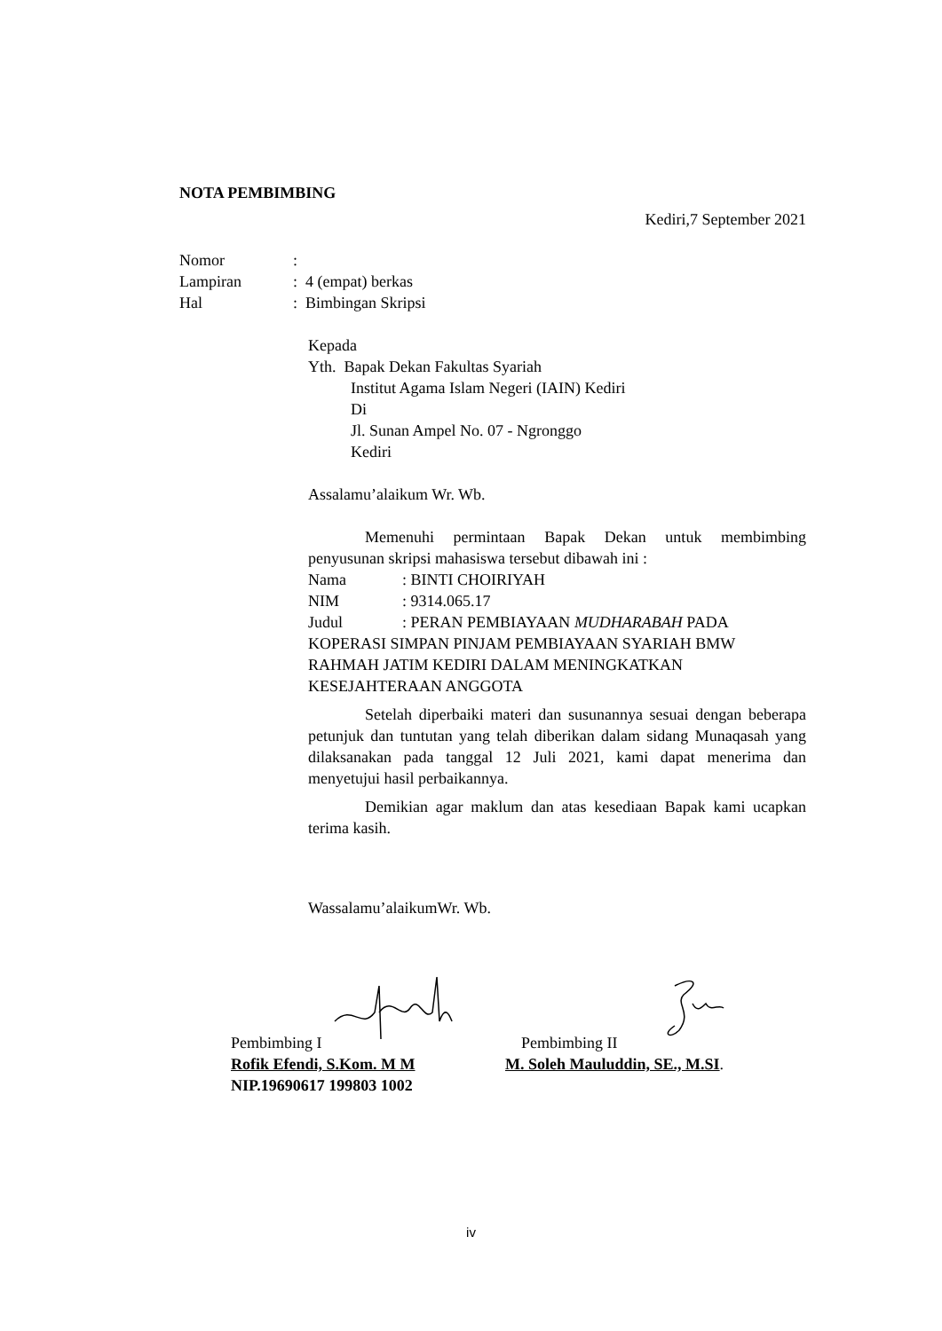NOTA PEMBIMBING
Kediri,7 September 2021
Nomor:
Lampiran: 4 (empat) berkas
Hal: Bimbingan Skripsi
Kepada
Yth. Bapak Dekan Fakultas Syariah
Institut Agama Islam Negeri (IAIN) Kediri
Di
Jl. Sunan Ampel No. 07 - Ngronggo
Kediri
Assalamu’alaikum Wr. Wb.
Memenuhi permintaan Bapak Dekan untuk membimbing penyusunan skripsi mahasiswa tersebut dibawah ini :
Nama: BINTI CHOIRIYAH
NIM: 9314.065.17
Judul: PERAN PEMBIAYAAN MUDHARABAH PADA KOPERASI SIMPAN PINJAM PEMBIAYAAN SYARIAH BMW RAHMAH JATIM KEDIRI DALAM MENINGKATKAN KESEJAHTERAAN ANGGOTA
Setelah diperbaiki materi dan susunannya sesuai dengan beberapa petunjuk dan tuntutan yang telah diberikan dalam sidang Munaqasah yang dilaksanakan pada tanggal 12 Juli 2021, kami dapat menerima dan menyetujui hasil perbaikannya.
Demikian agar maklum dan atas kesediaan Bapak kami ucapkan terima kasih.
Wassalamu’alaikumWr. Wb.
Pembimbing I
Rofik Efendi, S.Kom. M M
NIP.19690617 199803 1002
Pembimbing II
M. Soleh Mauluddin, SE., M.SI.
iv